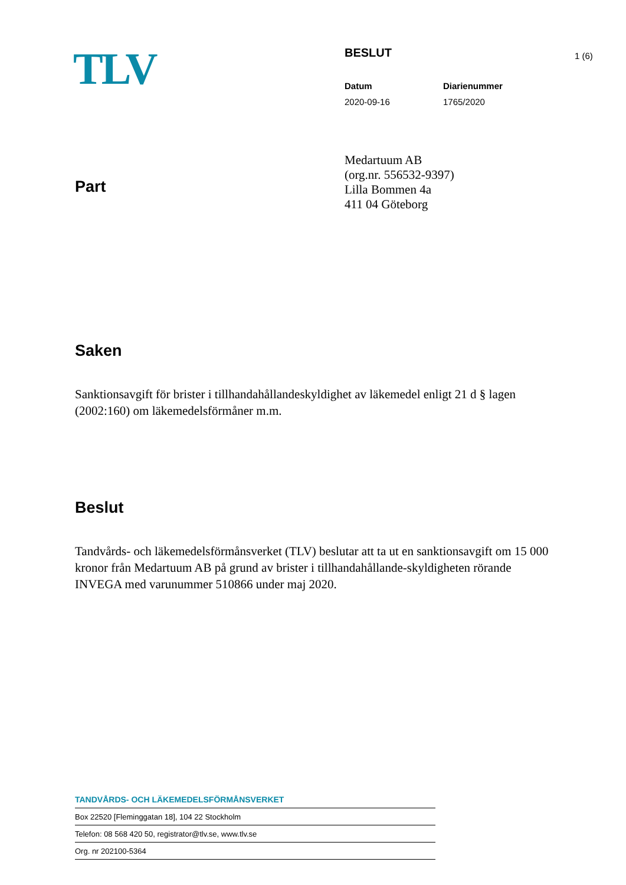TLV
BESLUT
Datum Diarienummer
2020-09-16 1765/2020
1 (6)
Part
Medartuum AB
(org.nr. 556532-9397)
Lilla Bommen 4a
411 04 Göteborg
Saken
Sanktionsavgift för brister i tillhandahållandeskyldighet av läkemedel enligt 21 d § lagen (2002:160) om läkemedelsförmåner m.m.
Beslut
Tandvårds- och läkemedelsförmånsverket (TLV) beslutar att ta ut en sanktionsavgift om 15 000 kronor från Medartuum AB på grund av brister i tillhandahållande-skyldigheten rörande INVEGA med varunummer 510866 under maj 2020.
TANDVÅRDS- OCH LÄKEMEDELSFÖRMÅNSVERKET
Box 22520 [Fleminggatan 18], 104 22 Stockholm
Telefon: 08 568 420 50, registrator@tlv.se, www.tlv.se
Org. nr 202100-5364